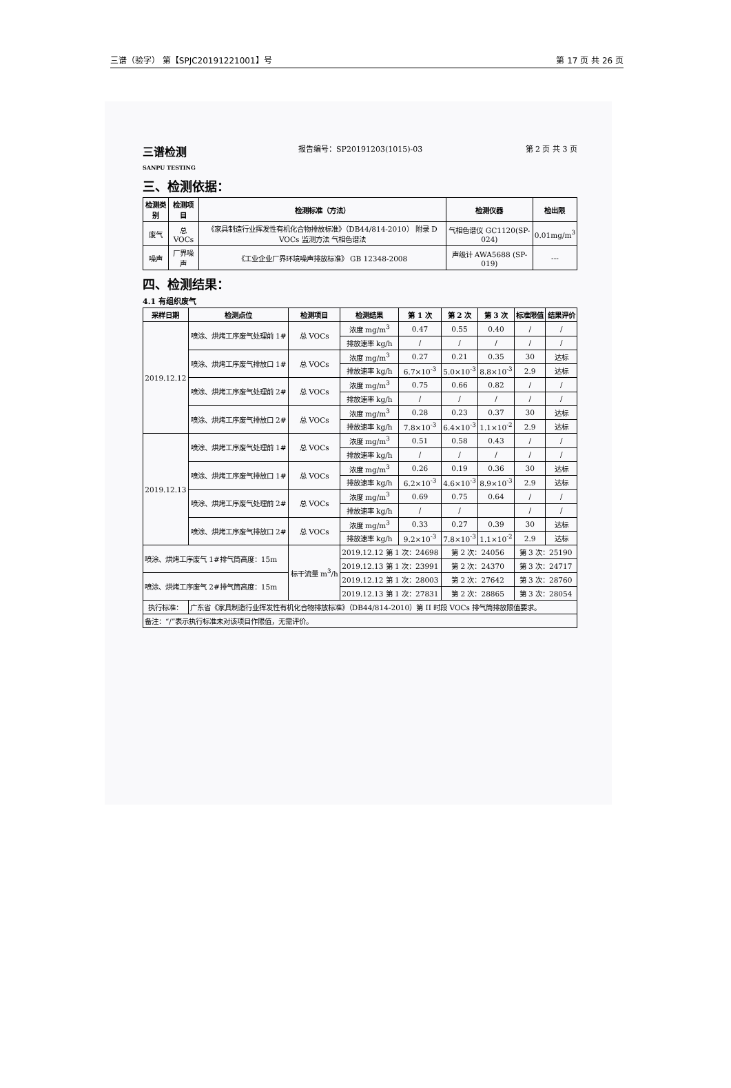三谱（验字） 第【SPJC20191221001】号 第 17 页 共 26 页
三谱检测
SANPU TESTING 报告编号：SP20191203(1015)-03 第 2 页 共 3 页
三、检测依据：
| 检测类别 | 检测项目 | 检测标准（方法） | 检测仪器 | 检出限 |
| --- | --- | --- | --- | --- |
| 废气 | 总 VOCs | 《家具制造行业挥发性有机化合物排放标准》（DB44/814-2010） 附录 D VOCs 监测方法 气相色谱法 | 气相色谱仪 GC1120(SP-024) | 0.01mg/m<sup>3</sup> |
| 噪声 | 厂界噪声 | 《工业企业厂界环境噪声排放标准》 GB 12348-2008 | 声级计 AWA5688 (SP-019) | --- |
四、检测结果：
4.1 有组织废气
| 采样日期 | 检测点位 | 检测项目 | 检测结果 | 第 1 次 | 第 2 次 | 第 3 次 | 标准限值 | 结果评价 |
| --- | --- | --- | --- | --- | --- | --- | --- | --- |
| 2019.12.12 | 喷涂、烘烤工序废气处理前 1# | 总 VOCs | 浓度 mg/m<sup>3</sup> | 0.47 | 0.55 | 0.40 | / | / |
| | | | 排放速率 kg/h | / | / | / | / | / |
| | 喷涂、烘烤工序废气排放口 1# | 总 VOCs | 浓度 mg/m<sup>3</sup> | 0.27 | 0.21 | 0.35 | 30 | 达标 |
| | | | 排放速率 kg/h | 6.7×10<sup>-3</sup> | 5.0×10<sup>-3</sup> | 8.8×10<sup>-3</sup> | 2.9 | 达标 |
| | 喷涂、烘烤工序废气处理前 2# | 总 VOCs | 浓度 mg/m<sup>3</sup> | 0.75 | 0.66 | 0.82 | / | / |
| | | | 排放速率 kg/h | / | / | / | / | / |
| | 喷涂、烘烤工序废气排放口 2# | 总 VOCs | 浓度 mg/m<sup>3</sup> | 0.28 | 0.23 | 0.37 | 30 | 达标 |
| | | | 排放速率 kg/h | 7.8×10<sup>-3</sup> | 6.4×10<sup>-3</sup> | 1.1×10<sup>-2</sup> | 2.9 | 达标 |
| 2019.12.13 | 喷涂、烘烤工序废气处理前 1# | 总 VOCs | 浓度 mg/m<sup>3</sup> | 0.51 | 0.58 | 0.43 | / | / |
| | | | 排放速率 kg/h | / | / | / | / | / |
| | 喷涂、烘烤工序废气排放口 1# | 总 VOCs | 浓度 mg/m<sup>3</sup> | 0.26 | 0.19 | 0.36 | 30 | 达标 |
| | | | 排放速率 kg/h | 6.2×10<sup>-3</sup> | 4.6×10<sup>-3</sup> | 8.9×10<sup>-3</sup> | 2.9 | 达标 |
| | 喷涂、烘烤工序废气处理前 2# | 总 VOCs | 浓度 mg/m<sup>3</sup> | 0.69 | 0.75 | 0.64 | / | / |
| | | | 排放速率 kg/h | / | / | | / | / |
| | 喷涂、烘烤工序废气排放口 2# | 总 VOCs | 浓度 mg/m<sup>3</sup> | 0.33 | 0.27 | 0.39 | 30 | 达标 |
| | | | 排放速率 kg/h | 9.2×10<sup>-3</sup> | 7.8×10<sup>-3</sup> | 1.1×10<sup>-2</sup> | 2.9 | 达标 |
| 喷涂、烘烤工序废气 1#排气筒高度：15m | | 标干流量 m<sup>3</sup>/h | 2019.12.12 第 1 次：24698 | | 第 2 次：24056 | | 第 3 次：25190 | |
| | | | 2019.12.13 第 1 次：23991 | | 第 2 次：24370 | | 第 3 次：24717 | |
| 喷涂、烘烤工序废气 2#排气筒高度：15m | | | 2019.12.12 第 1 次：28003 | | 第 2 次：27642 | | 第 3 次：28760 | |
| | | | 2019.12.13 第 1 次：27831 | | 第 2 次：28865 | | 第 3 次：28054 | |
| 执行标准： | 广东省《家具制造行业挥发性有机化合物排放标准》（DB44/814-2010）第 II 时段 VOCs 排气筒排放限值要求。 | | | | | | | |
| 备注：“/”表示执行标准未对该项目作限值，无需评价。 | | | | | | | | |